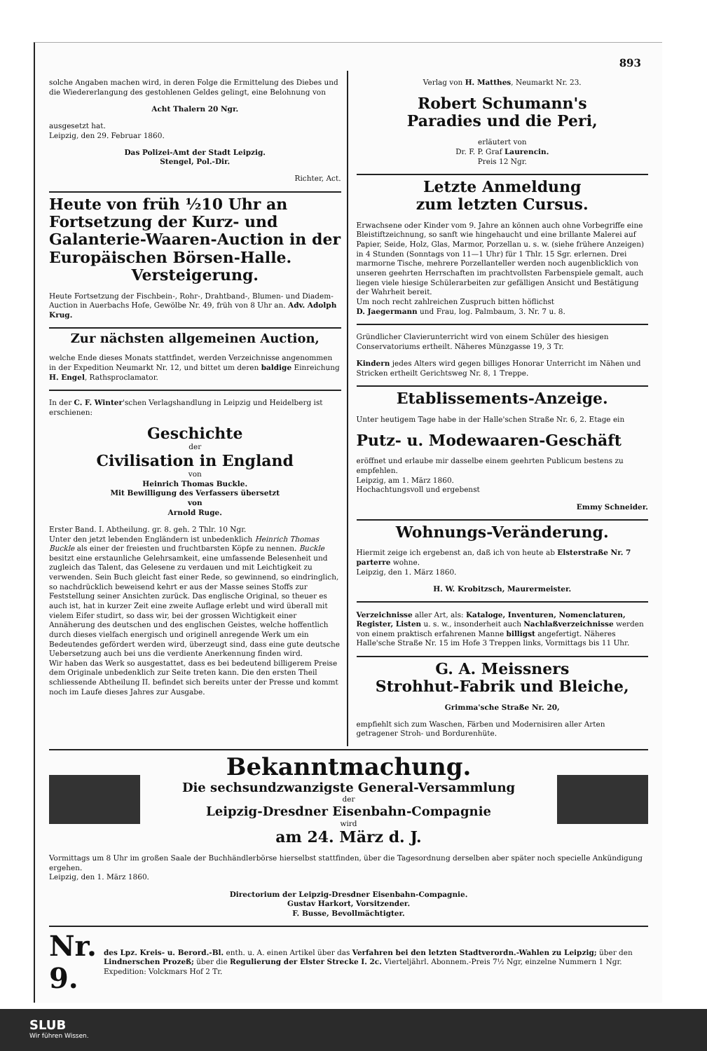893
solche Angaben machen wird, in deren Folge die Ermittelung des Diebes und die Wiedererlangung des gestohlenen Geldes gelingt, eine Belohnung von
Acht Thalern 20 Ngr.
ausgesetzt hat.
Leipzig, den 29. Februar 1860.
Das Polizei-Amt der Stadt Leipzig.
Stengel, Pol.-Dir.
Richter, Act.
Heute von früh ½10 Uhr an Fortsetzung der Kurz- und Galanterie-Waaren-Auction in der Europäischen Börsen-Halle.
Versteigerung.
Heute Fortsetzung der Fischbein-, Rohr-, Drahtband-, Blumen- und Diadem-Auction in Auerbachs Hofe, Gewölbe Nr. 49, früh von 8 Uhr an. Adv. Adolph Krug.
Zur nächsten allgemeinen Auction,
welche Ende dieses Monats stattfindet, werden Verzeichnisse angenommen in der Expedition Neumarkt Nr. 12, und bittet um deren baldige Einreichung H. Engel, Rathsproclamator.
In der C. F. Winter'schen Verlagshandlung in Leipzig und Heidelberg ist erschienen:
Geschichte
der
Civilisation in England
von
Heinrich Thomas Buckle.
Mit Bewilligung des Verfassers übersetzt
von
Arnold Ruge.
Erster Band. I. Abtheilung. gr. 8. geh. 2 Thlr. 10 Ngr.
Unter den jetzt lebenden Engländern ist unbedenklich Heinrich Thomas Buckle als einer der freiesten und fruchtbarsten Köpfe zu nennen. Buckle besitzt eine erstaunliche Gelehrsamkeit, eine umfassende Belesenheit und zugleich das Talent, das Gelesene zu verdauen und mit Leichtigkeit zu verwenden. Sein Buch gleicht fast einer Rede, so gewinnend, so eindringlich, so nachdrücklich beweisend kehrt er aus der Masse seines Stoffs zur Feststellung seiner Ansichten zurück. Das englische Original, so theuer es auch ist, hat in kurzer Zeit eine zweite Auflage erlebt und wird überall mit vielem Eifer studirt, so dass wir, bei der grossen Wichtigkeit einer Annäherung des deutschen und des englischen Geistes, welche hoffentlich durch dieses vielfach energisch und originell anregende Werk um ein Bedeutendes gefördert werden wird, überzeugt sind, dass eine gute deutsche Uebersetzung auch bei uns die verdiente Anerkennung finden wird.
Wir haben das Werk so ausgestattet, dass es bei bedeutend billigerem Preise dem Originale unbedenklich zur Seite treten kann. Die den ersten Theil schliessende Abtheilung II. befindet sich bereits unter der Presse und kommt noch im Laufe dieses Jahres zur Ausgabe.
Verlag von H. Matthes, Neumarkt Nr. 23.
Robert Schumann's
Paradies und die Peri,
erläutert von
Dr. F. P. Graf Laurencin.
Preis 12 Ngr.
Letzte Anmeldung
zum letzten Cursus.
Erwachsene oder Kinder vom 9. Jahre an können auch ohne Vorbegriffe eine Bleistiftzeichnung, so sanft wie hingehaucht und eine brillante Malerei auf Papier, Seide, Holz, Glas, Marmor, Porzellan u. s. w. (siehe frühere Anzeigen) in 4 Stunden (Sonntags von 11—1 Uhr) für 1 Thlr. 15 Sgr. erlernen. Drei marmorne Tische, mehrere Porzellanteller werden noch augenblicklich von unseren geehrten Herrschaften im prachtvollsten Farbenspiele gemalt, auch liegen viele hiesige Schülerarbeiten zur gefälligen Ansicht und Bestätigung der Wahrheit bereit.
Um noch recht zahlreichen Zuspruch bitten höflichst
D. Jaegermann und Frau, log. Palmbaum, 3. Nr. 7 u. 8.
Gründlicher Clavierunterricht wird von einem Schüler des hiesigen Conservatoriums ertheilt. Näheres Münzgasse 19, 3 Tr.
Kindern jedes Alters wird gegen billiges Honorar Unterricht im Nähen und Stricken ertheilt Gerichtsweg Nr. 8, 1 Treppe.
Etablissements-Anzeige.
Unter heutigem Tage habe in der Halle'schen Straße Nr. 6, 2. Etage ein
Putz- u. Modewaaren-Geschäft
eröffnet und erlaube mir dasselbe einem geehrten Publicum bestens zu empfehlen.
Leipzig, am 1. März 1860.
Hochachtungsvoll und ergebenst
Emmy Schneider.
Wohnungs-Veränderung.
Hiermit zeige ich ergebenst an, daß ich von heute ab Elsterstraße Nr. 7 parterre wohne.
Leipzig, den 1. März 1860.
H. W. Krobitzsch, Maurermeister.
Verzeichnisse aller Art, als: Kataloge, Inventuren, Nomenclaturen, Register, Listen u. s. w., insonderheit auch Nachlaßverzeichnisse werden von einem praktisch erfahrenen Manne billigst angefertigt. Näheres Halle'sche Straße Nr. 15 im Hofe 3 Treppen links, Vormittags bis 11 Uhr.
G. A. Meissners
Strohhut-Fabrik und Bleiche,
Grimma'sche Straße Nr. 20,
empfiehlt sich zum Waschen, Färben und Modernisiren aller Arten getragener Stroh- und Bordurenhüte.
Bekanntmachung.
Die sechsundzwanzigste General-Versammlung
der
Leipzig-Dresdner Eisenbahn-Compagnie
wird
am 24. März d. J.
Vormittags um 8 Uhr im großen Saale der Buchhändlerbörse hierselbst stattfinden, über die Tagesordnung derselben aber später noch specielle Ankündigung ergehen.
Leipzig, den 1. März 1860.
Directorium der Leipzig-Dresdner Eisenbahn-Compagnie.
Gustav Harkort, Vorsitzender.
F. Busse, Bevollmächtigter.
Nr. 9.
des Lpz. Kreis- u. Berord.-Bl. enth. u. A. einen Artikel über das Verfahren bei den letzten Stadtverordn.-Wahlen zu Leipzig; über den Lindnerschen Prozeß; über die Regulierung der Elster Strecke I. 2c. Vierteljährl. Abonnem.-Preis 7½ Ngr, einzelne Nummern 1 Ngr. Expedition: Volckmars Hof 2 Tr.
SLUB
Wir führen Wissen.